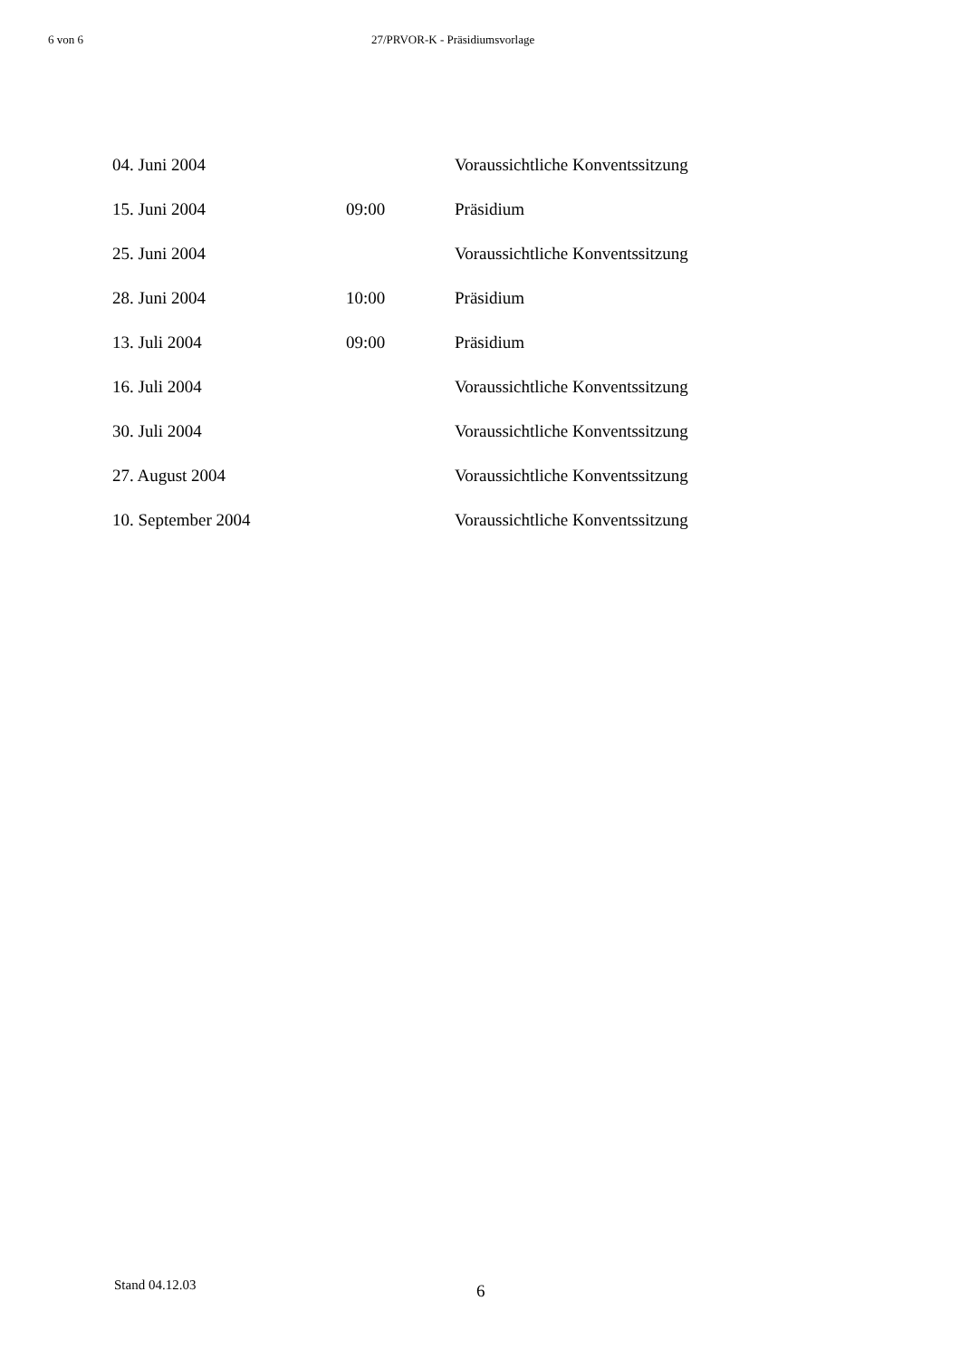6 von 6 27/PRVOR-K - Präsidiumsvorlage
| 04. Juni 2004 | | Voraussichtliche Konventssitzung |
| 15. Juni 2004 | 09:00 | Präsidium |
| 25. Juni 2004 | | Voraussichtliche Konventssitzung |
| 28. Juni 2004 | 10:00 | Präsidium |
| 13. Juli 2004 | 09:00 | Präsidium |
| 16. Juli 2004 | | Voraussichtliche Konventssitzung |
| 30. Juli 2004 | | Voraussichtliche Konventssitzung |
| 27. August 2004 | | Voraussichtliche Konventssitzung |
| 10. September 2004 | | Voraussichtliche Konventssitzung |
Stand 04.12.03
6